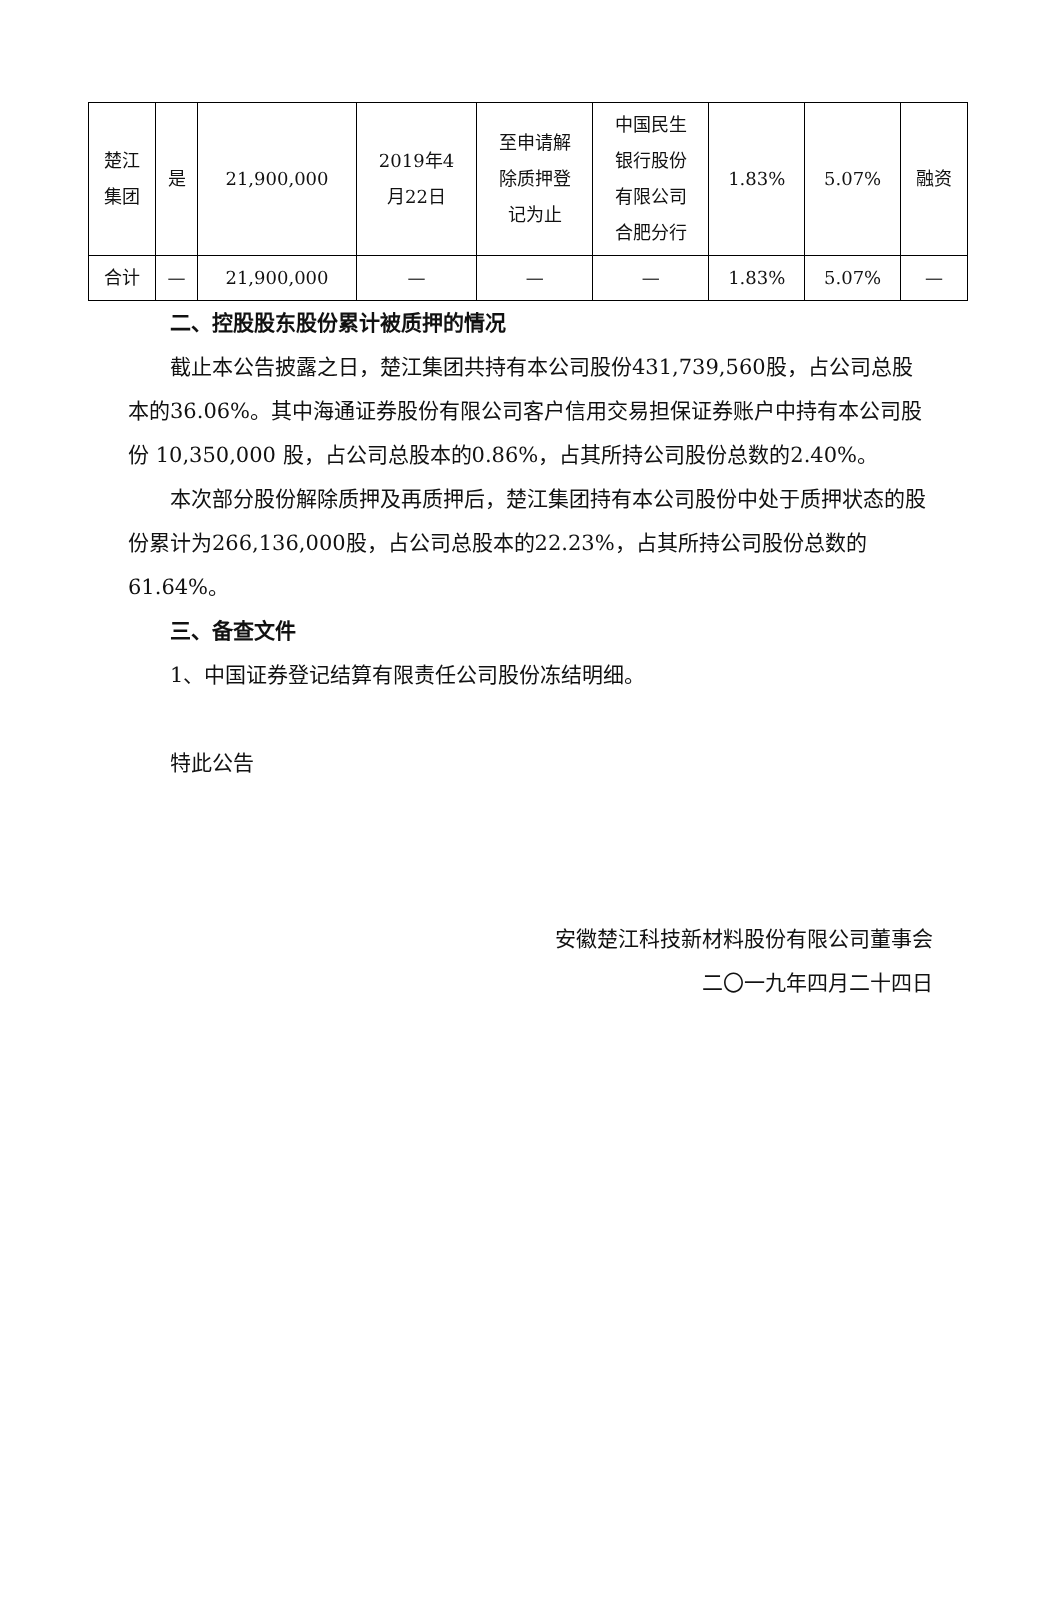| 楚江 集团 | 是 | 21,900,000 | 2019年4 月22日 | 至申请解 除质押登 记为止 | 中国民生 银行股份 有限公司 合肥分行 | 1.83% | 5.07% | 融资 |
| 合计 | — | 21,900,000 | — | — | — | 1.83% | 5.07% | — |
二、控股股东股份累计被质押的情况
截止本公告披露之日，楚江集团共持有本公司股份431,739,560股，占公司总股本的36.06%。其中海通证券股份有限公司客户信用交易担保证券账户中持有本公司股份 10,350,000 股，占公司总股本的0.86%，占其所持公司股份总数的2.40%。
本次部分股份解除质押及再质押后，楚江集团持有本公司股份中处于质押状态的股份累计为266,136,000股，占公司总股本的22.23%，占其所持公司股份总数的61.64%。
三、备查文件
1、中国证券登记结算有限责任公司股份冻结明细。
特此公告
安徽楚江科技新材料股份有限公司董事会
二〇一九年四月二十四日